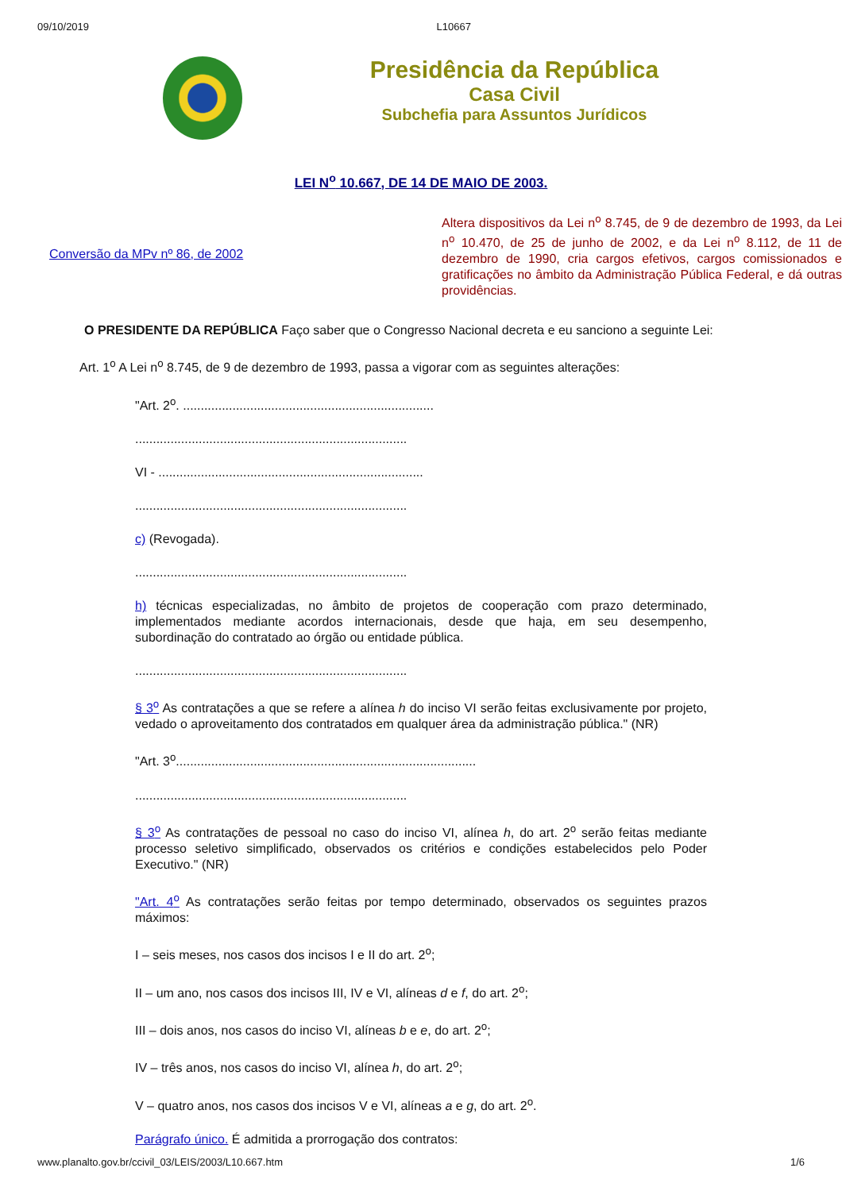09/10/2019 L10667
Presidência da República
Casa Civil
Subchefia para Assuntos Jurídicos
LEI N<sup>o</sup> 10.667, DE 14 DE MAIO DE 2003.
Conversão da MPv nº 86, de 2002
Altera dispositivos da Lei n<sup>o</sup> 8.745, de 9 de dezembro de 1993, da Lei n<sup>o</sup> 10.470, de 25 de junho de 2002, e da Lei n<sup>o</sup> 8.112, de 11 de dezembro de 1990, cria cargos efetivos, cargos comissionados e gratificações no âmbito da Administração Pública Federal, e dá outras providências.
O PRESIDENTE DA REPÚBLICA Faço saber que o Congresso Nacional decreta e eu sanciono a seguinte Lei:
Art. 1<sup>o</sup> A Lei n<sup>o</sup> 8.745, de 9 de dezembro de 1993, passa a vigorar com as seguintes alterações:
"Art. 2<sup>o</sup>. .......................................................................
.............................................................................
VI - ...........................................................................
.............................................................................
c) (Revogada).
.............................................................................
h) técnicas especializadas, no âmbito de projetos de cooperação com prazo determinado, implementados mediante acordos internacionais, desde que haja, em seu desempenho, subordinação do contratado ao órgão ou entidade pública.
.............................................................................
§ 3<sup>o</sup> As contratações a que se refere a alínea h do inciso VI serão feitas exclusivamente por projeto, vedado o aproveitamento dos contratados em qualquer área da administração pública." (NR)
"Art. 3<sup>o</sup>.....................................................................................
.............................................................................
§ 3<sup>o</sup> As contratações de pessoal no caso do inciso VI, alínea h, do art. 2<sup>o</sup> serão feitas mediante processo seletivo simplificado, observados os critérios e condições estabelecidos pelo Poder Executivo." (NR)
"Art. 4<sup>o</sup> As contratações serão feitas por tempo determinado, observados os seguintes prazos máximos:
I – seis meses, nos casos dos incisos I e II do art. 2<sup>o</sup>;
II – um ano, nos casos dos incisos III, IV e VI, alíneas d e f, do art. 2<sup>o</sup>;
III – dois anos, nos casos do inciso VI, alíneas b e e, do art. 2<sup>o</sup>;
IV – três anos, nos casos do inciso VI, alínea h, do art. 2<sup>o</sup>;
V – quatro anos, nos casos dos incisos V e VI, alíneas a e g, do art. 2<sup>o</sup>.
Parágrafo único. É admitida a prorrogação dos contratos:
www.planalto.gov.br/ccivil_03/LEIS/2003/L10.667.htm 1/6